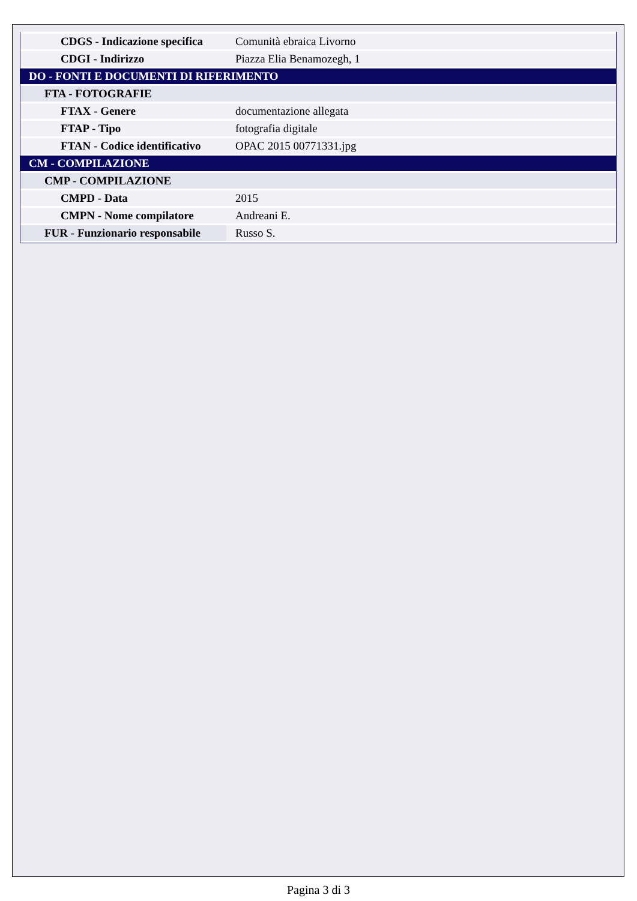| CDGS - Indicazione specifica | Comunità ebraica Livorno |
| CDGI - Indirizzo | Piazza Elia Benamozegh, 1 |
| DO - FONTI E DOCUMENTI DI RIFERIMENTO | |
| FTA - FOTOGRAFIE | |
| FTAX - Genere | documentazione allegata |
| FTAP - Tipo | fotografia digitale |
| FTAN - Codice identificativo | OPAC 2015 00771331.jpg |
| CM - COMPILAZIONE | |
| CMP - COMPILAZIONE | |
| CMPD - Data | 2015 |
| CMPN - Nome compilatore | Andreani E. |
| FUR - Funzionario responsabile | Russo S. |
Pagina 3 di 3